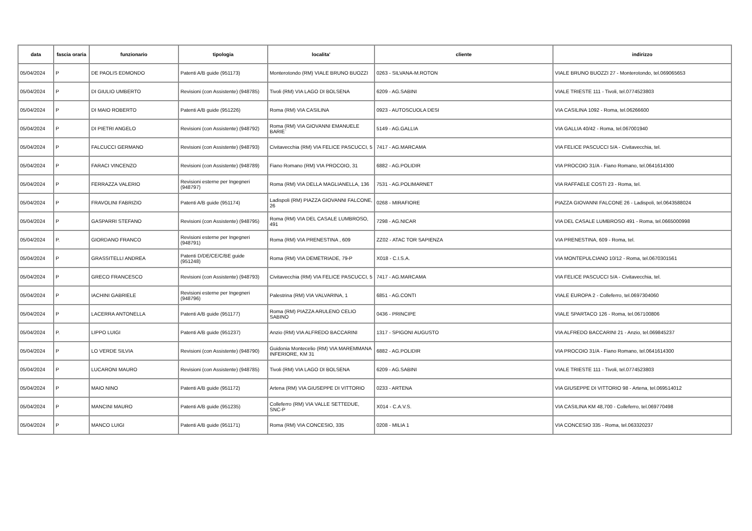| data | fascia oraria | funzionario | tipologia | localita' | cliente | indirizzo |
| --- | --- | --- | --- | --- | --- | --- |
| 05/04/2024 | P | DE PAOLIS EDMONDO | Patenti A/B guide (951173) | Monterotondo (RM) VIALE BRUNO BUOZZI | 0263 - SILVANA-M.ROTON | VIALE BRUNO BUOZZI 27 - Monterotondo, tel.069065653 |
| 05/04/2024 | P | DI GIULIO UMBERTO | Revisioni (con Assistente) (948785) | Tivoli (RM) VIA LAGO DI BOLSENA | 6209 - AG.SABINI | VIALE TRIESTE 111 - Tivoli, tel.0774523803 |
| 05/04/2024 | P | DI MAIO ROBERTO | Patenti A/B guide (951226) | Roma (RM) VIA CASILINA | 0923 - AUTOSCUOLA DESI | VIA CASILINA 1092 - Roma, tel.06266600 |
| 05/04/2024 | P | DI PIETRI ANGELO | Revisioni (con Assistente) (948792) | Roma (RM) VIA GIOVANNI EMANUELE BARIE` | 5149 - AG.GALLIA | VIA GALLIA 40/42 - Roma, tel.067001940 |
| 05/04/2024 | P | FALCUCCI GERMANO | Revisioni (con Assistente) (948793) | Civitavecchia (RM) VIA FELICE PASCUCCI, 5 | 7417 - AG.MARCAMA | VIA FELICE PASCUCCI 5/A - Civitavecchia, tel. |
| 05/04/2024 | P | FARACI VINCENZO | Revisioni (con Assistente) (948789) | Fiano Romano (RM) VIA PROCOIO, 31 | 6882 - AG.POLIDIR | VIA PROCOIO 31/A - Fiano Romano, tel.0641614300 |
| 05/04/2024 | P | FERRAZZA VALERIO | Revisioni esterne per Ingegneri (948797) | Roma (RM) VIA DELLA MAGLIANELLA, 136 | 7531 - AG.POLIMARNET | VIA RAFFAELE COSTI 23 - Roma, tel. |
| 05/04/2024 | P | FRAVOLINI FABRIZIO | Patenti A/B guide (951174) | Ladispoli (RM) PIAZZA GIOVANNI FALCONE, 26 | 0268 - MIRAFIORE | PIAZZA GIOVANNI FALCONE 26 - Ladispoli, tel.0643588024 |
| 05/04/2024 | P | GASPARRI STEFANO | Revisioni (con Assistente) (948795) | Roma (RM) VIA DEL CASALE LUMBROSO, 491 | 7298 - AG.NICAR | VIA DEL CASALE LUMBROSO 491 - Roma, tel.0665000998 |
| 05/04/2024 | P. | GIORDANO FRANCO | Revisioni esterne per Ingegneri (948791) | Roma (RM) VIA PRENESTINA , 609 | ZZ02 - ATAC TOR SAPIENZA | VIA PRENESTINA, 609 - Roma, tel. |
| 05/04/2024 | P | GRASSITELLI ANDREA | Patenti D/DE/CE/C/BE guide (951248) | Roma (RM) VIA DEMETRIADE, 79-P | X018 - C.I.S.A. | VIA MONTEPULCIANO 10/12 - Roma, tel.0670301561 |
| 05/04/2024 | P | GRECO FRANCESCO | Revisioni (con Assistente) (948793) | Civitavecchia (RM) VIA FELICE PASCUCCI, 5 | 7417 - AG.MARCAMA | VIA FELICE PASCUCCI 5/A - Civitavecchia, tel. |
| 05/04/2024 | P | IACHINI GABRIELE | Revisioni esterne per Ingegneri (948796) | Palestrina (RM) VIA VALVARINA, 1 | 6851 - AG.CONTI | VIALE EUROPA 2 - Colleferro, tel.0697304060 |
| 05/04/2024 | P | LACERRA ANTONELLA | Patenti A/B guide (951177) | Roma (RM) PIAZZA ARULENO CELIO SABINO | 0436 - PRINCIPE | VIALE SPARTACO 126 - Roma, tel.067100806 |
| 05/04/2024 | P. | LIPPO LUIGI | Patenti A/B guide (951237) | Anzio (RM) VIA ALFREDO BACCARINI | 1317 - SPIGONI AUGUSTO | VIA ALFREDO BACCARINI 21 - Anzio, tel.069845237 |
| 05/04/2024 | P | LO VERDE SILVIA | Revisioni (con Assistente) (948790) | Guidonia Montecelio (RM) VIA MAREMMANA INFERIORE, KM 31 | 6882 - AG.POLIDIR | VIA PROCOIO 31/A - Fiano Romano, tel.0641614300 |
| 05/04/2024 | P | LUCARONI MAURO | Revisioni (con Assistente) (948785) | Tivoli (RM) VIA LAGO DI BOLSENA | 6209 - AG.SABINI | VIALE TRIESTE 111 - Tivoli, tel.0774523803 |
| 05/04/2024 | P | MAIO NINO | Patenti A/B guide (951172) | Artena (RM) VIA GIUSEPPE DI VITTORIO | 0233 - ARTENA | VIA GIUSEPPE DI VITTORIO 98 - Artena, tel.069514012 |
| 05/04/2024 | P | MANCINI MAURO | Patenti A/B guide (951235) | Colleferro (RM) VIA VALLE SETTEDUE, SNC-P | X014 - C.A.V.S. | VIA CASILINA KM 48,700 - Colleferro, tel.069770498 |
| 05/04/2024 | P | MANCO LUIGI | Patenti A/B guide (951171) | Roma (RM) VIA CONCESIO, 335 | 0208 - MILIA 1 | VIA CONCESIO 335 - Roma, tel.063320237 |